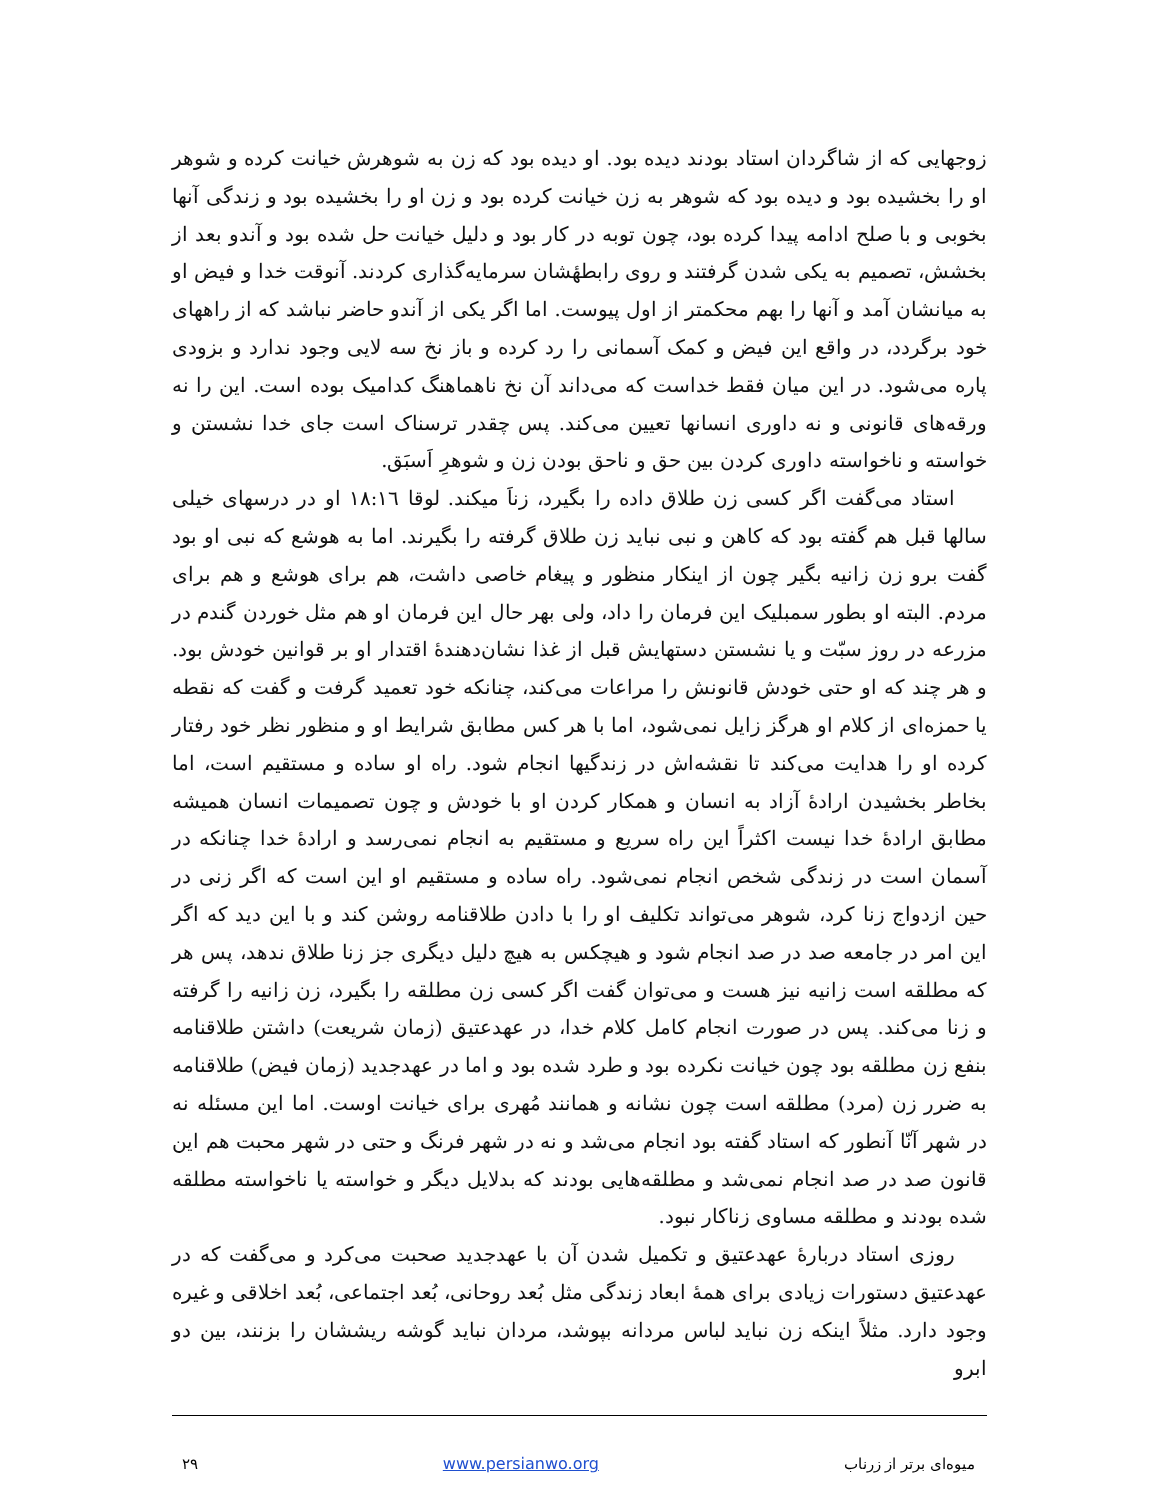زوجهایی که از شاگردان استاد بودند دیده بود. او دیده بود که زن به شوهرش خیانت کرده و شوهر او را بخشیده بود و دیده بود که شوهر به زن خیانت کرده بود و زن او را بخشیده بود و زندگی آنها بخوبی و با صلح ادامه پیدا کرده بود، چون توبه در کار بود و دلیل خیانت حل شده بود و آندو بعد از بخشش، تصمیم به یکی شدن گرفتند و روی رابطهٔشان سرمایه‌گذاری کردند. آنوقت خدا و فیض او به میانشان آمد و آنها را بهم محکمتر از اول پیوست. اما اگر یکی از آندو حاضر نباشد که از راههای خود برگردد، در واقع این فیض و کمک آسمانی را رد کرده و باز نخ سه لایی وجود ندارد و بزودی پاره می‌شود. در این میان فقط خداست که می‌داند آن نخ ناهماهنگ کدامیک بوده است. این را نه ورقه‌های قانونی و نه داوری انسانها تعیین می‌کند. پس چقدر ترسناک است جای خدا نشستن و خواسته و ناخواسته داوری کردن بین حق و ناحق بودن زن و شوهرِ اَسبَق.
استاد می‌گفت اگر کسی زن طلاق داده را بگیرد، زناَ میکند. لوقا ۱۸:۱٦ او در درسهای خیلی سالها قبل هم گفته بود که کاهن و نبی نباید زن طلاق گرفته را بگیرند. اما به هوشع که نبی او بود گفت برو زن زانیه بگیر چون از اینکار منظور و پیغام خاصی داشت، هم برای هوشع و هم برای مردم. البته او بطور سمبلیک این فرمان را داد، ولی بهر حال این فرمان او هم مثل خوردن گندم در مزرعه در روز سبّت و یا نشستن دستهایش قبل از غذا نشان‌دهندهٔ اقتدار او بر قوانین خودش بود. و هر چند که او حتی خودش قانونش را مراعات می‌کند، چنانکه خود تعمید گرفت و گفت که نقطه یا حمزه‌ای از کلام او هرگز زایل نمی‌شود، اما با هر کس مطابق شرایط او و منظور نظر خود رفتار کرده او را هدایت می‌کند تا نقشه‌اش در زندگیها انجام شود. راه او ساده و مستقیم است، اما بخاطر بخشیدن ارادهٔ آزاد به انسان و همکار کردن او با خودش و چون تصمیمات انسان همیشه مطابق ارادهٔ خدا نیست اکثراً این راه سریع و مستقیم به انجام نمی‌رسد و ارادهٔ خدا چنانکه در آسمان است در زندگی شخص انجام نمی‌شود. راه ساده و مستقیم او این است که اگر زنی در حین ازدواج زنا کرد، شوهر می‌تواند تکلیف او را با دادن طلاقنامه روشن کند و با این دید که اگر این امر در جامعه صد در صد انجام شود و هیچکس به هیچ دلیل دیگری جز زنا طلاق ندهد، پس هر که مطلقه است زانیه نیز هست و می‌توان گفت اگر کسی زن مطلقه را بگیرد، زن زانیه را گرفته و زنا می‌کند. پس در صورت انجام کامل کلام خدا، در عهدعتیق (زمان شریعت) داشتن طلاقنامه بنفع زن مطلقه بود چون خیانت نکرده بود و طرد شده بود و اما در عهدجدید (زمان فیض) طلاقنامه به ضرر زن (مرد) مطلقه است چون نشانه و همانند مُهری برای خیانت اوست. اما این مسئله نه در شهر آنّا آنطور که استاد گفته بود انجام می‌شد و نه در شهر فرنگ و حتی در شهر محبت هم این قانون صد در صد انجام نمی‌شد و مطلقه‌هایی بودند که بدلایل دیگر و خواسته یا ناخواسته مطلقه شده بودند و مطلقه مساوی زناکار نبود.
روزی استاد دربارهٔ عهدعتیق و تکمیل شدن آن با عهدجدید صحبت می‌کرد و می‌گفت که در عهدعتیق دستورات زیادی برای همهٔ ابعاد زندگی مثل بُعد روحانی، بُعد اجتماعی، بُعد اخلاقی و غیره وجود دارد. مثلاً اینکه زن نباید لباس مردانه بپوشد، مردان نباید گوشه ریششان را بزنند، بین دو ابرو
میوه‌ای برتر از زرناب www.persianwo.org ۲۹